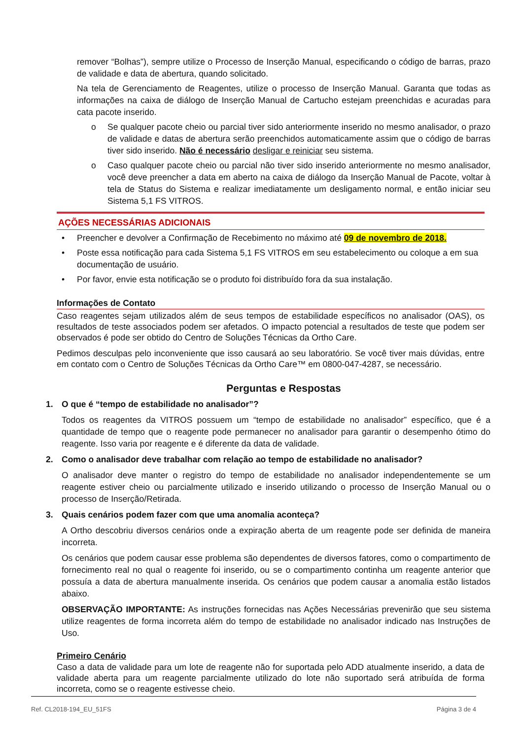remover “Bolhas”), sempre utilize o Processo de Inserção Manual, especificando o código de barras, prazo de validade e data de abertura, quando solicitado.
Na tela de Gerenciamento de Reagentes, utilize o processo de Inserção Manual. Garanta que todas as informações na caixa de diálogo de Inserção Manual de Cartucho estejam preenchidas e acuradas para cata pacote inserido.
o Se qualquer pacote cheio ou parcial tiver sido anteriormente inserido no mesmo analisador, o prazo de validade e datas de abertura serão preenchidos automaticamente assim que o código de barras tiver sido inserido. Não é necessário desligar e reiniciar seu sistema.
o Caso qualquer pacote cheio ou parcial não tiver sido inserido anteriormente no mesmo analisador, você deve preencher a data em aberto na caixa de diálogo da Inserção Manual de Pacote, voltar à tela de Status do Sistema e realizar imediatamente um desligamento normal, e então iniciar seu Sistema 5,1 FS VITROS.
AÇÕES NECESSÁRIAS ADICIONAIS
• Preencher e devolver a Confirmação de Recebimento no máximo até 09 de novembro de 2018.
• Poste essa notificação para cada Sistema 5,1 FS VITROS em seu estabelecimento ou coloque a em sua documentação de usuário.
• Por favor, envie esta notificação se o produto foi distribuído fora da sua instalação.
Informações de Contato
Caso reagentes sejam utilizados além de seus tempos de estabilidade específicos no analisador (OAS), os resultados de teste associados podem ser afetados. O impacto potencial a resultados de teste que podem ser observados é pode ser obtido do Centro de Soluções Técnicas da Ortho Care.
Pedimos desculpas pelo inconveniente que isso causará ao seu laboratório. Se você tiver mais dúvidas, entre em contato com o Centro de Soluções Técnicas da Ortho Care™ em 0800-047-4287, se necessário.
Perguntas e Respostas
1. O que é “tempo de estabilidade no analisador”?
Todos os reagentes da VITROS possuem um “tempo de estabilidade no analisador” específico, que é a quantidade de tempo que o reagente pode permanecer no analisador para garantir o desempenho ótimo do reagente. Isso varia por reagente e é diferente da data de validade.
2. Como o analisador deve trabalhar com relação ao tempo de estabilidade no analisador?
O analisador deve manter o registro do tempo de estabilidade no analisador independentemente se um reagente estiver cheio ou parcialmente utilizado e inserido utilizando o processo de Inserção Manual ou o processo de Inserção/Retirada.
3. Quais cenários podem fazer com que uma anomalia aconteça?
A Ortho descobriu diversos cenários onde a expiração aberta de um reagente pode ser definida de maneira incorreta.
Os cenários que podem causar esse problema são dependentes de diversos fatores, como o compartimento de fornecimento real no qual o reagente foi inserido, ou se o compartimento continha um reagente anterior que possuía a data de abertura manualmente inserida. Os cenários que podem causar a anomalia estão listados abaixo.
OBSERVAÇÃO IMPORTANTE: As instruções fornecidas nas Ações Necessárias prevenirão que seu sistema utilize reagentes de forma incorreta além do tempo de estabilidade no analisador indicado nas Instruções de Uso.
Primeiro Cenário
Caso a data de validade para um lote de reagente não for suportada pelo ADD atualmente inserido, a data de validade aberta para um reagente parcialmente utilizado do lote não suportado será atribuída de forma incorreta, como se o reagente estivesse cheio.
Ref. CL2018-194_EU_51FS Página 3 de 4